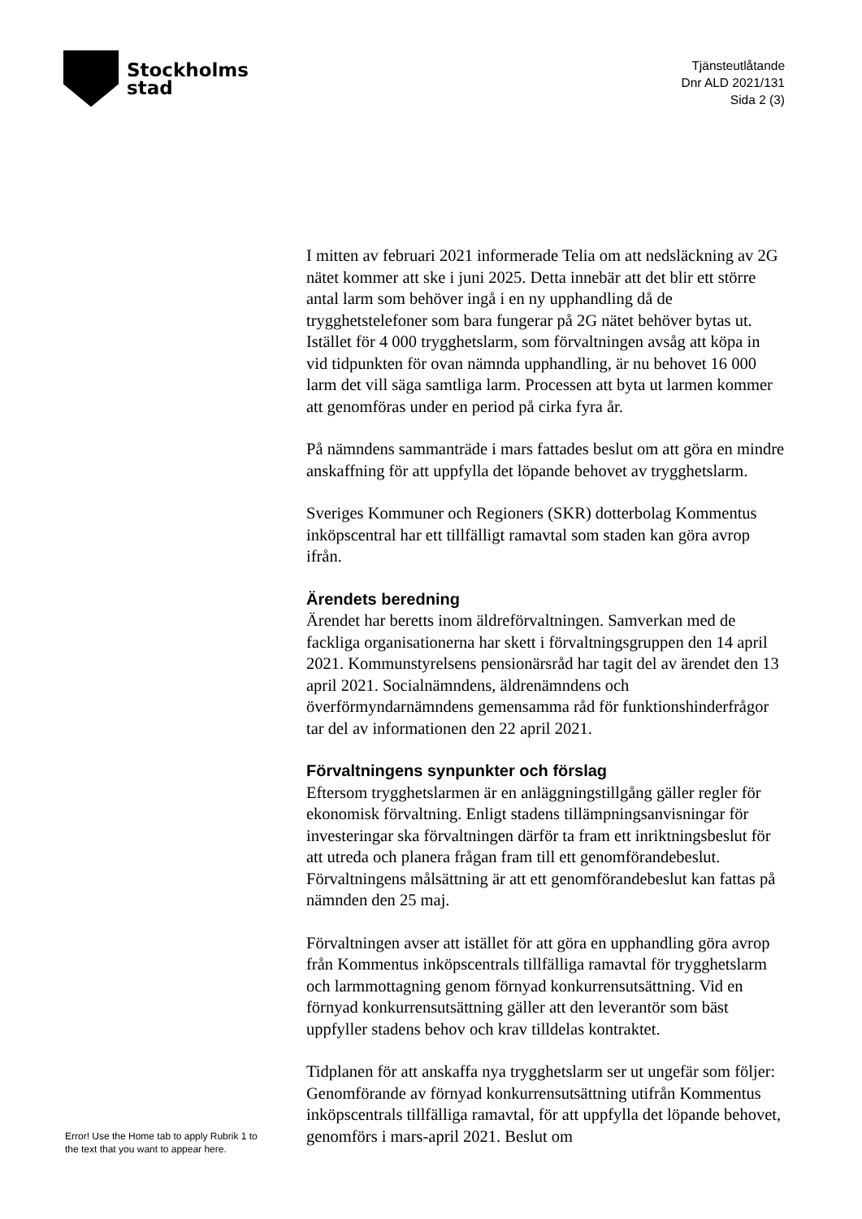Stockholms
stad
Tjänsteutlåtande
Dnr ALD 2021/131
Sida 2 (3)
I mitten av februari 2021 informerade Telia om att nedsläckning av 2G nätet kommer att ske i juni 2025. Detta innebär att det blir ett större antal larm som behöver ingå i en ny upphandling då de trygghetstelefoner som bara fungerar på 2G nätet behöver bytas ut. Istället för 4 000 trygghetslarm, som förvaltningen avsåg att köpa in vid tidpunkten för ovan nämnda upphandling, är nu behovet 16 000 larm det vill säga samtliga larm. Processen att byta ut larmen kommer att genomföras under en period på cirka fyra år.
På nämndens sammanträde i mars fattades beslut om att göra en mindre anskaffning för att uppfylla det löpande behovet av trygghetslarm.
Sveriges Kommuner och Regioners (SKR) dotterbolag Kommentus inköpscentral har ett tillfälligt ramavtal som staden kan göra avrop ifrån.
Ärendets beredning
Ärendet har beretts inom äldreförvaltningen. Samverkan med de fackliga organisationerna har skett i förvaltningsgruppen den 14 april 2021. Kommunstyrelsens pensionärsråd har tagit del av ärendet den 13 april 2021. Socialnämndens, äldrenämndens och överförmyndarnämndens gemensamma råd för funktionshinderfrågor tar del av informationen den 22 april 2021.
Förvaltningens synpunkter och förslag
Eftersom trygghetslarmen är en anläggningstillgång gäller regler för ekonomisk förvaltning. Enligt stadens tillämpningsanvisningar för investeringar ska förvaltningen därför ta fram ett inriktningsbeslut för att utreda och planera frågan fram till ett genomförandebeslut. Förvaltningens målsättning är att ett genomförandebeslut kan fattas på nämnden den 25 maj.
Förvaltningen avser att istället för att göra en upphandling göra avrop från Kommentus inköpscentrals tillfälliga ramavtal för trygghetslarm och larmmottagning genom förnyad konkurrensutsättning. Vid en förnyad konkurrensutsättning gäller att den leverantör som bäst uppfyller stadens behov och krav tilldelas kontraktet.
Tidplanen för att anskaffa nya trygghetslarm ser ut ungefär som följer: Genomförande av förnyad konkurrensutsättning utifrån Kommentus inköpscentrals tillfälliga ramavtal, för att uppfylla det löpande behovet, genomförs i mars-april 2021. Beslut om
Error! Use the Home tab to apply Rubrik 1 to
the text that you want to appear here.